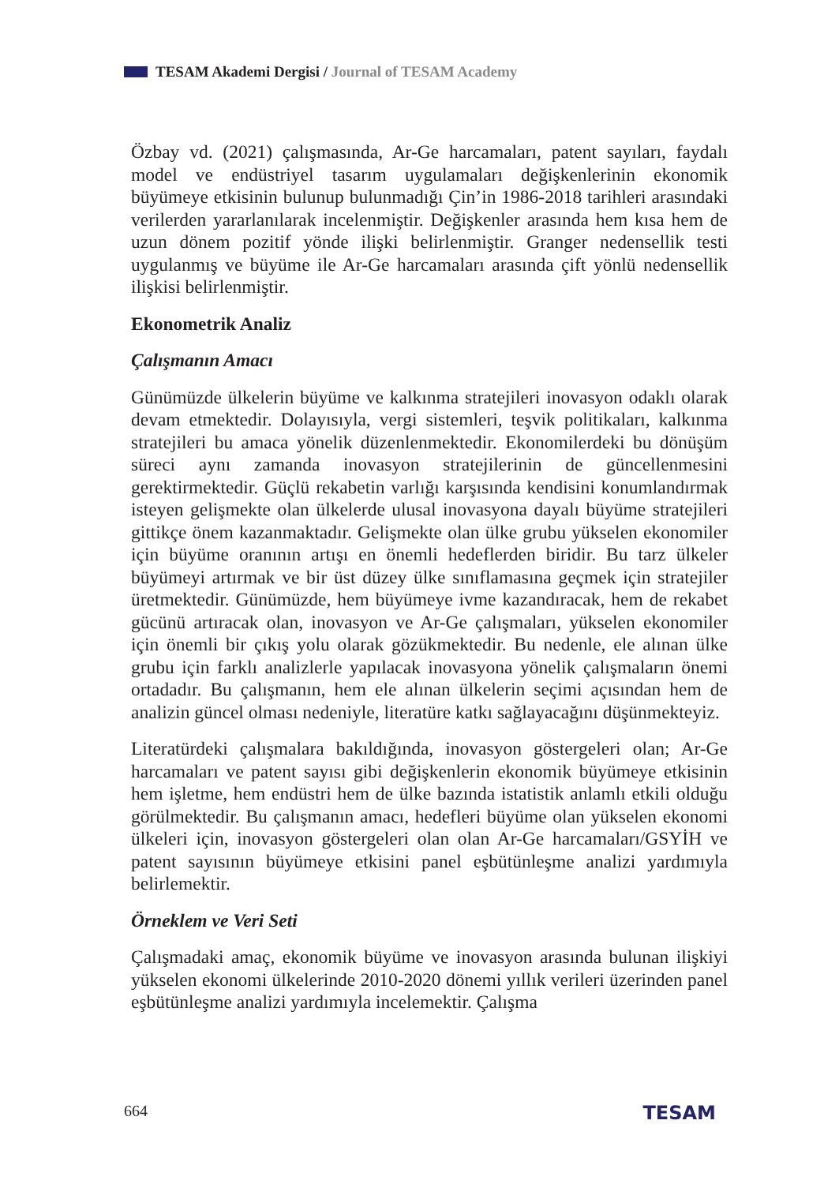TESAM Akademi Dergisi / Journal of TESAM Academy
Özbay vd. (2021) çalışmasında, Ar-Ge harcamaları, patent sayıları, faydalı model ve endüstriyel tasarım uygulamaları değişkenlerinin ekonomik büyümeye etkisinin bulunup bulunmadığı Çin’in 1986-2018 tarihleri arasındaki verilerden yararlanılarak incelenmiştir. Değişkenler arasında hem kısa hem de uzun dönem pozitif yönde ilişki belirlenmiştir. Granger nedensellik testi uygulanmış ve büyüme ile Ar-Ge harcamaları arasında çift yönlü nedensellik ilişkisi belirlenmiştir.
Ekonometrik Analiz
Çalışmanın Amacı
Günümüzde ülkelerin büyüme ve kalkınma stratejileri inovasyon odaklı olarak devam etmektedir. Dolayısıyla, vergi sistemleri, teşvik politikaları, kalkınma stratejileri bu amaca yönelik düzenlenmektedir. Ekonomilerdeki bu dönüşüm süreci aynı zamanda inovasyon stratejilerinin de güncellenmesini gerektirmektedir. Güçlü rekabetin varlığı karşısında kendisini konumlandırmak isteyen gelişmekte olan ülkelerde ulusal inovasyona dayalı büyüme stratejileri gittikçe önem kazanmaktadır. Gelişmekte olan ülke grubu yükselen ekonomiler için büyüme oranının artışı en önemli hedeflerden biridir. Bu tarz ülkeler büyümeyi artırmak ve bir üst düzey ülke sınıflamasına geçmek için stratejiler üretmektedir. Günümüzde, hem büyümeye ivme kazandıracak, hem de rekabet gücünü artıracak olan, inovasyon ve Ar-Ge çalışmaları, yükselen ekonomiler için önemli bir çıkış yolu olarak gözükmektedir. Bu nedenle, ele alınan ülke grubu için farklı analizlerle yapılacak inovasyona yönelik çalışmaların önemi ortadadır. Bu çalışmanın, hem ele alınan ülkelerin seçimi açısından hem de analizin güncel olması nedeniyle, literatüre katkı sağlayacağını düşünmekteyiz.
Literatürdeki çalışmalara bakıldığında, inovasyon göstergeleri olan; Ar-Ge harcamaları ve patent sayısı gibi değişkenlerin ekonomik büyümeye etkisinin hem işletme, hem endüstri hem de ülke bazında istatistik anlamlı etkili olduğu görülmektedir. Bu çalışmanın amacı, hedefleri büyüme olan yükselen ekonomi ülkeleri için, inovasyon göstergeleri olan olan Ar-Ge harcamaları/GSYİH ve patent sayısının büyümeye etkisini panel eşbütünleşme analizi yardımıyla belirlemektir.
Örneklem ve Veri Seti
Çalışmadaki amaç, ekonomik büyüme ve inovasyon arasında bulunan ilişkiyi yükselen ekonomi ülkelerinde 2010-2020 dönemi yıllık verileri üzerinden panel eşbütünleşme analizi yardımıyla incelemektir. Çalışma
664 TESAM